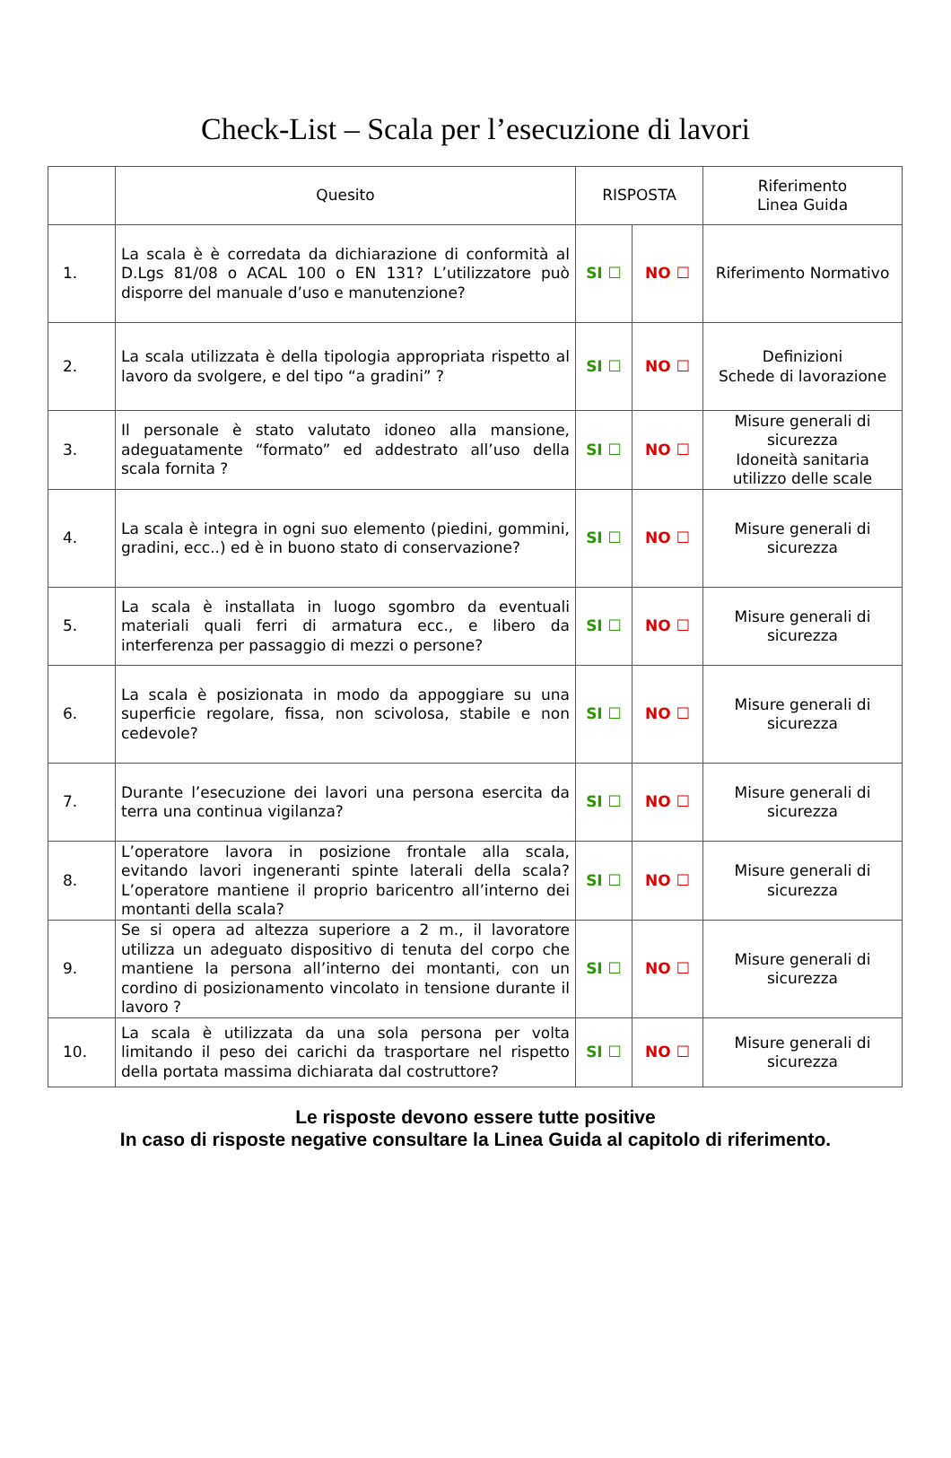Check-List – Scala per l’esecuzione di lavori
| | Quesito | RISPOSTA | | Riferimento Linea Guida |
| --- | --- | --- | --- | --- |
| 1. | La scala è è corredata da dichiarazione di conformità al D.Lgs 81/08 o ACAL 100 o EN 131? L’utilizzatore può disporre del manuale d’uso e manutenzione? | SI ☐ | NO ☐ | Riferimento Normativo |
| 2. | La scala utilizzata è della tipologia appropriata rispetto al lavoro da svolgere, e del tipo “a gradini” ? | SI ☐ | NO ☐ | Definizioni Schede di lavorazione |
| 3. | Il personale è stato valutato idoneo alla mansione, adeguatamente “formato” ed addestrato all’uso della scala fornita ? | SI ☐ | NO ☐ | Misure generali di sicurezza Idoneità sanitaria utilizzo delle scale |
| 4. | La scala è integra in ogni suo elemento (piedini, gommini, gradini, ecc..) ed è in buono stato di conservazione? | SI ☐ | NO ☐ | Misure generali di sicurezza |
| 5. | La scala è installata in luogo sgombro da eventuali materiali quali ferri di armatura ecc., e libero da interferenza per passaggio di mezzi o persone? | SI ☐ | NO ☐ | Misure generali di sicurezza |
| 6. | La scala è posizionata in modo da appoggiare su una superficie regolare, fissa, non scivolosa, stabile e non cedevole? | SI ☐ | NO ☐ | Misure generali di sicurezza |
| 7. | Durante l’esecuzione dei lavori una persona esercita da terra una continua vigilanza? | SI ☐ | NO ☐ | Misure generali di sicurezza |
| 8. | L’operatore lavora in posizione frontale alla scala, evitando lavori ingeneranti spinte laterali della scala? L’operatore mantiene il proprio baricentro all’interno dei montanti della scala? | SI ☐ | NO ☐ | Misure generali di sicurezza |
| 9. | Se si opera ad altezza superiore a 2 m., il lavoratore utilizza un adeguato dispositivo di tenuta del corpo che mantiene la persona all’interno dei montanti, con un cordino di posizionamento vincolato in tensione durante il lavoro ? | SI ☐ | NO ☐ | Misure generali di sicurezza |
| 10. | La scala è utilizzata da una sola persona per volta limitando il peso dei carichi da trasportare nel rispetto della portata massima dichiarata dal costruttore? | SI ☐ | NO ☐ | Misure generali di sicurezza |
Le risposte devono essere tutte positive
In caso di risposte negative consultare la Linea Guida al capitolo di riferimento.